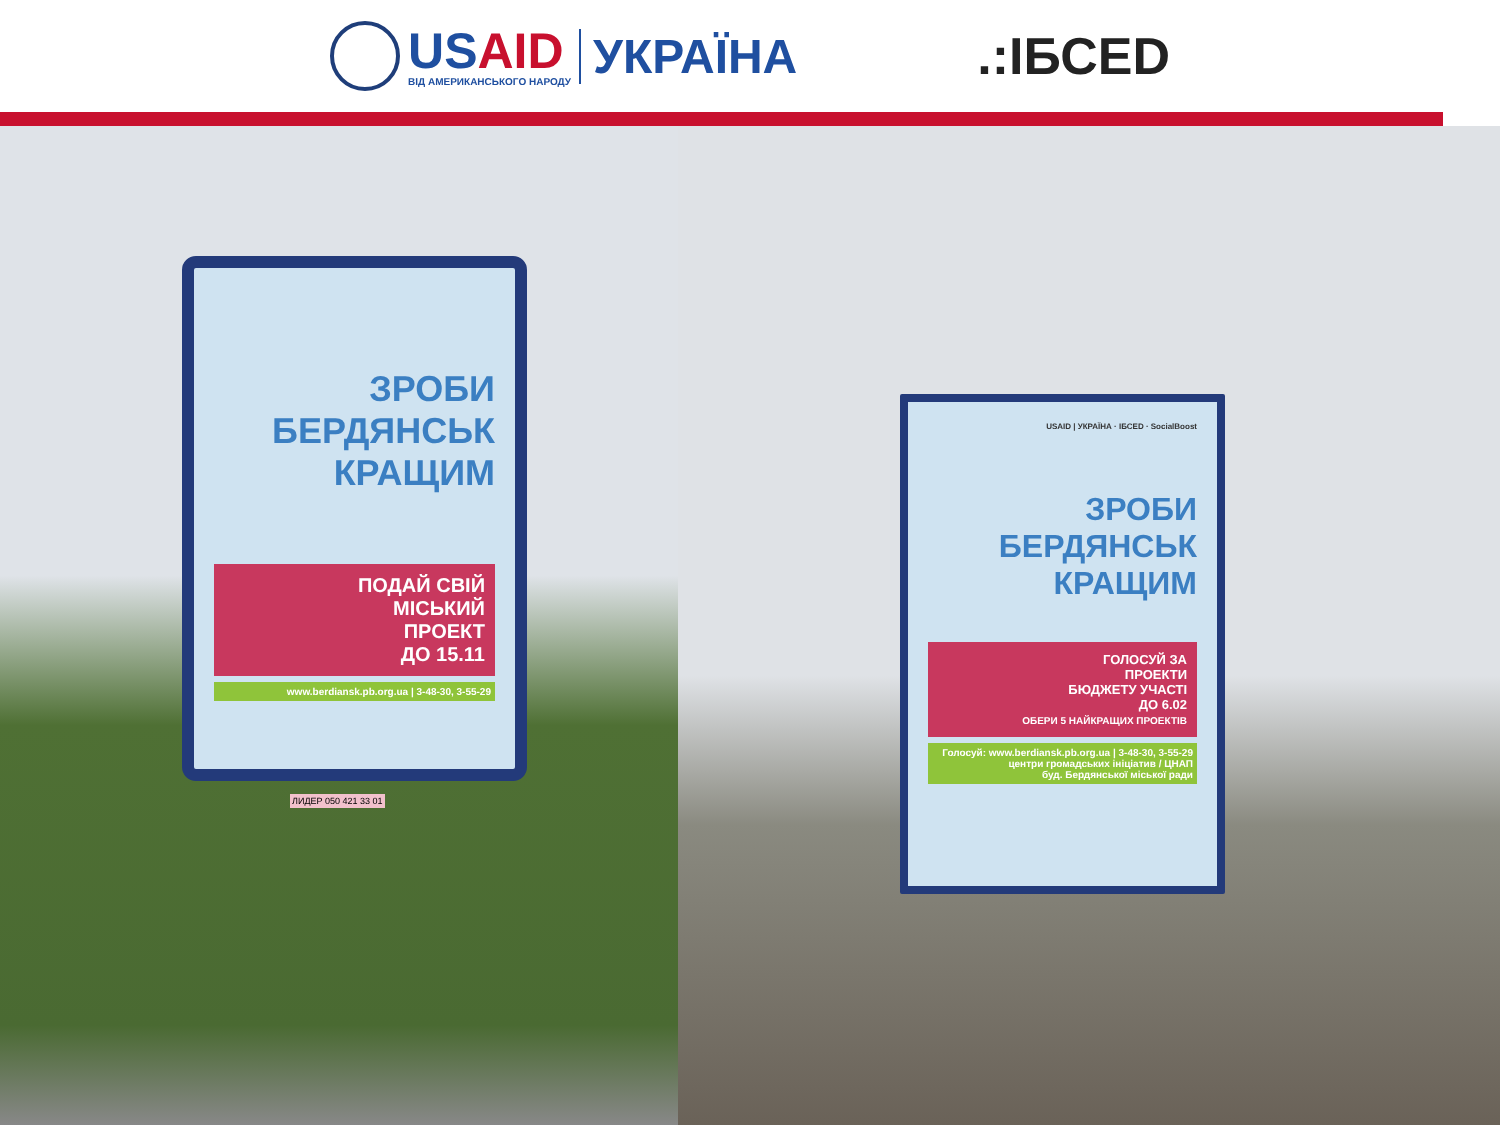USAID
ВІД АМЕРИКАНСЬКОГО НАРОДУ
УКРАЇНА
.:ІБСЕD
ЗРОБИ
БЕРДЯНСЬК
КРАЩИМ
ПОДАЙ СВІЙ
МІСЬКИЙ
ПРОЕКТ
ДО 15.11
www.berdiansk.pb.org.ua | 3-48-30, 3-55-29
ЛИДЕР 050 421 33 01
USAID | УКРАЇНА · ІБСЕD · SocialBoost
ЗРОБИ
БЕРДЯНСЬК
КРАЩИМ
ГОЛОСУЙ ЗА
ПРОЕКТИ
БЮДЖЕТУ УЧАСТІ
ДО 6.02
ОБЕРИ 5 НАЙКРАЩИХ ПРОЕКТІВ
Голосуй: www.berdiansk.pb.org.ua | 3-48-30, 3-55-29
центри громадських ініціатив / ЦНАП
буд. Бердянської міської ради